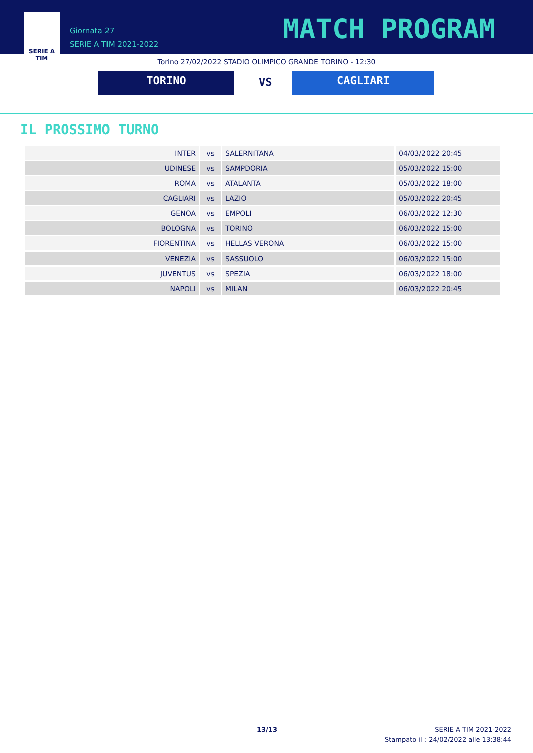SERIE A
TIM
Giornata 27
SERIE A TIM 2021-2022
MATCH PROGRAM
Torino 27/02/2022 STADIO OLIMPICO GRANDE TORINO - 12:30
TORINO VS
CAGLIARI
IL PROSSIMO TURNO
| INTER | vs | SALERNITANA | 04/03/2022 20:45 |
| UDINESE | vs | SAMPDORIA | 05/03/2022 15:00 |
| ROMA | vs | ATALANTA | 05/03/2022 18:00 |
| CAGLIARI | vs | LAZIO | 05/03/2022 20:45 |
| GENOA | vs | EMPOLI | 06/03/2022 12:30 |
| BOLOGNA | vs | TORINO | 06/03/2022 15:00 |
| FIORENTINA | vs | HELLAS VERONA | 06/03/2022 15:00 |
| VENEZIA | vs | SASSUOLO | 06/03/2022 15:00 |
| JUVENTUS | vs | SPEZIA | 06/03/2022 18:00 |
| NAPOLI | vs | MILAN | 06/03/2022 20:45 |
13/13
SERIE A TIM 2021-2022
Stampato il : 24/02/2022 alle 13:38:44